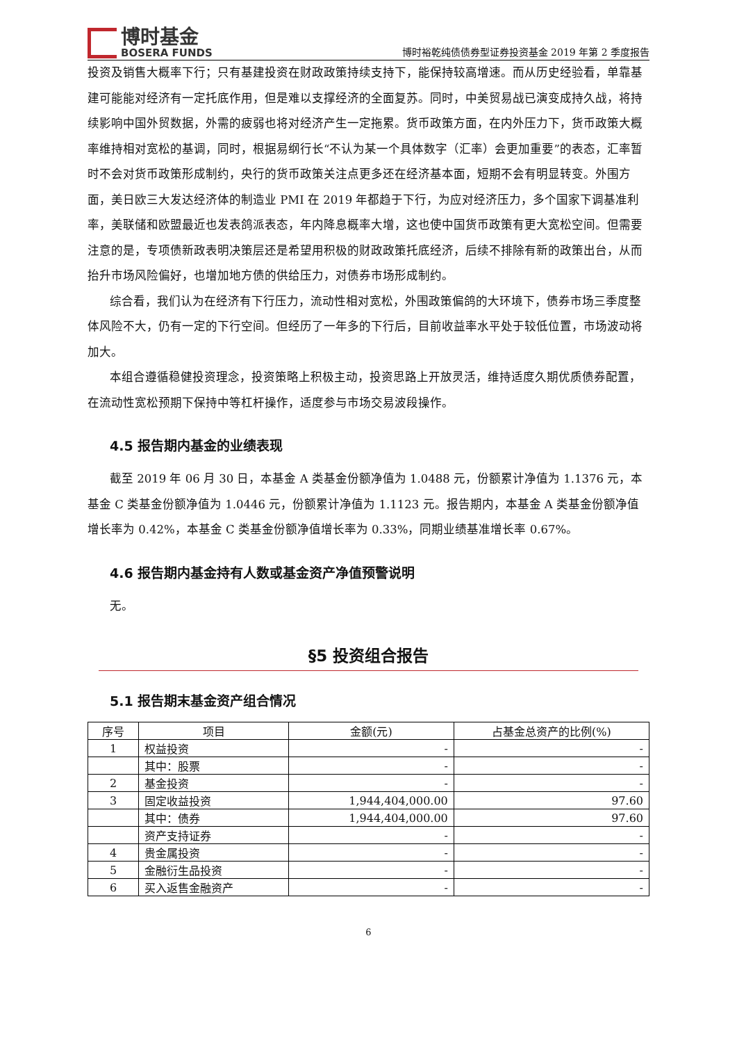博时基金
BOSERA FUNDS
博时裕乾纯债债券型证券投资基金 2019 年第 2 季度报告
投资及销售大概率下行；只有基建投资在财政政策持续支持下，能保持较高增速。而从历史经验看，单靠基建可能能对经济有一定托底作用，但是难以支撑经济的全面复苏。同时，中美贸易战已演变成持久战，将持续影响中国外贸数据，外需的疲弱也将对经济产生一定拖累。货币政策方面，在内外压力下，货币政策大概率维持相对宽松的基调，同时，根据易纲行长“不认为某一个具体数字（汇率）会更加重要”的表态，汇率暂时不会对货币政策形成制约，央行的货币政策关注点更多还在经济基本面，短期不会有明显转变。外围方面，美日欧三大发达经济体的制造业 PMI 在 2019 年都趋于下行，为应对经济压力，多个国家下调基准利率，美联储和欧盟最近也发表鸽派表态，年内降息概率大增，这也使中国货币政策有更大宽松空间。但需要注意的是，专项债新政表明决策层还是希望用积极的财政政策托底经济，后续不排除有新的政策出台，从而抬升市场风险偏好，也增加地方债的供给压力，对债券市场形成制约。
综合看，我们认为在经济有下行压力，流动性相对宽松，外围政策偏鸽的大环境下，债券市场三季度整体风险不大，仍有一定的下行空间。但经历了一年多的下行后，目前收益率水平处于较低位置，市场波动将加大。
本组合遵循稳健投资理念，投资策略上积极主动，投资思路上开放灵活，维持适度久期优质债券配置，在流动性宽松预期下保持中等杠杆操作，适度参与市场交易波段操作。
4.5 报告期内基金的业绩表现
截至 2019 年 06 月 30 日，本基金 A 类基金份额净值为 1.0488 元，份额累计净值为 1.1376 元，本基金 C 类基金份额净值为 1.0446 元，份额累计净值为 1.1123 元。报告期内，本基金 A 类基金份额净值增长率为 0.42%，本基金 C 类基金份额净值增长率为 0.33%，同期业绩基准增长率 0.67%。
4.6 报告期内基金持有人数或基金资产净值预警说明
无。
§5 投资组合报告
5.1 报告期末基金资产组合情况
| 序号 | 项目 | 金额(元) | 占基金总资产的比例(%) |
| --- | --- | --- | --- |
| 1 | 权益投资 | - | - |
| | 其中：股票 | - | - |
| 2 | 基金投资 | - | - |
| 3 | 固定收益投资 | 1,944,404,000.00 | 97.60 |
| | 其中：债券 | 1,944,404,000.00 | 97.60 |
| | 资产支持证券 | - | - |
| 4 | 贵金属投资 | - | - |
| 5 | 金融衍生品投资 | - | - |
| 6 | 买入返售金融资产 | - | - |
6